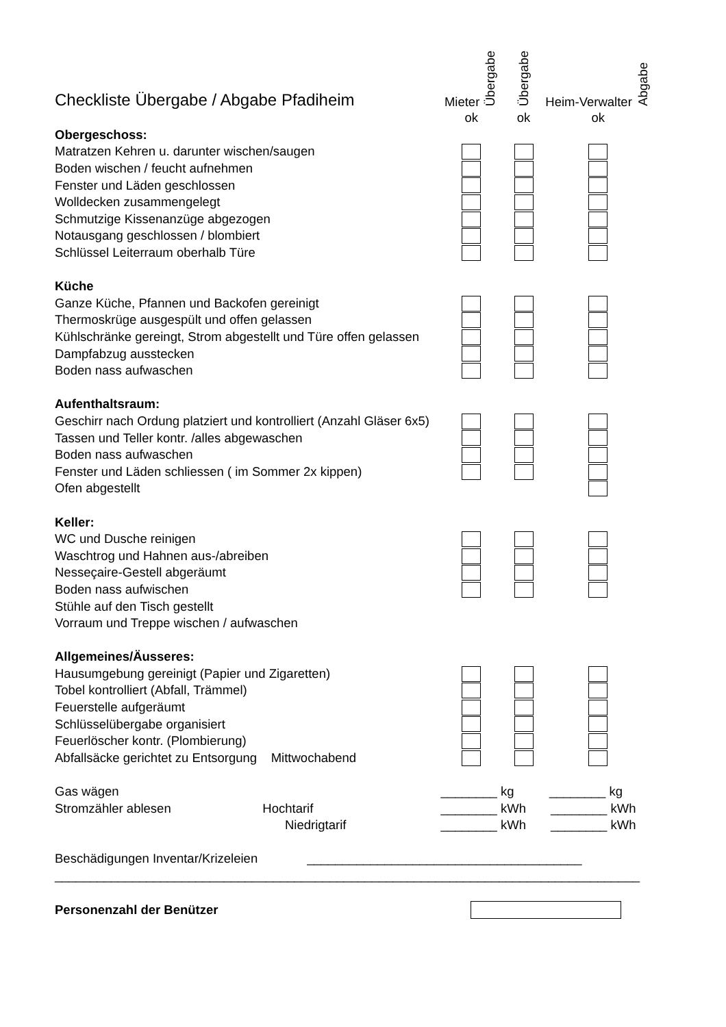| Checkliste Übergabe / Abgabe Pfadiheim | Mieter Übergabe | Übergabe | Heim-Verwalter Abgabe |
| | ok | ok | ok |
| Obergeschoss: | | | |
| Matratzen Kehren u. darunter wischen/saugen | | | |
| Boden wischen / feucht aufnehmen | | | |
| Fenster und Läden geschlossen | | | |
| Wolldecken zusammengelegt | | | |
| Schmutzige Kissenanzüge abgezogen | | | |
| Notausgang geschlossen / blombiert | | | |
| Schlüssel Leiterraum oberhalb Türe | | | |
| Küche | | | |
| Ganze Küche, Pfannen und Backofen gereinigt | | | |
| Thermoskrüge ausgespült und offen gelassen | | | |
| Kühlschränke gereingt, Strom abgestellt und Türe offen gelassen | | | |
| Dampfabzug ausstecken | | | |
| Boden nass aufwaschen | | | |
| Aufenthaltsraum: | | | |
| Geschirr nach Ordung platziert und kontrolliert (Anzahl Gläser 6x5) | | | |
| Tassen und Teller kontr. /alles abgewaschen | | | |
| Boden nass aufwaschen | | | |
| Fenster und Läden schliessen ( im Sommer 2x kippen) | | | |
| Ofen abgestellt | | | |
| Keller: | | | |
| WC und Dusche reinigen | | | |
| Waschtrog und Hahnen aus-/abreiben | | | |
| Nesseçaire-Gestell abgeräumt | | | |
| Boden nass aufwischen | | | |
| Stühle auf den Tisch gestellt | | | |
| Vorraum und Treppe wischen / aufwaschen | | | |
| Allgemeines/Äusseres: | | | |
| Hausumgebung gereinigt (Papier und Zigaretten) | | | |
| Tobel kontrolliert (Abfall, Trämmel) | | | |
| Feuerstelle aufgeräumt | | | |
| Schlüsselübergabe organisiert | | | |
| Feuerlöscher kontr. (Plombierung) | | | |
| Abfallsäcke gerichtet zu Entsorgung Mittwochabend | | | |
| Gas wägen | ________ kg ________ kg | | |
| Stromzähler ablesen Hochtarif | ________ kWh ________ kWh | | |
| Niedrigtarif | ________ kWh ________ kWh | | |
| Beschädigungen Inventar/Krizeleien _______________________________________ | | | |
| ___________________________________________________________________________________ | | | |
| Personenzahl der Benützer | | | |